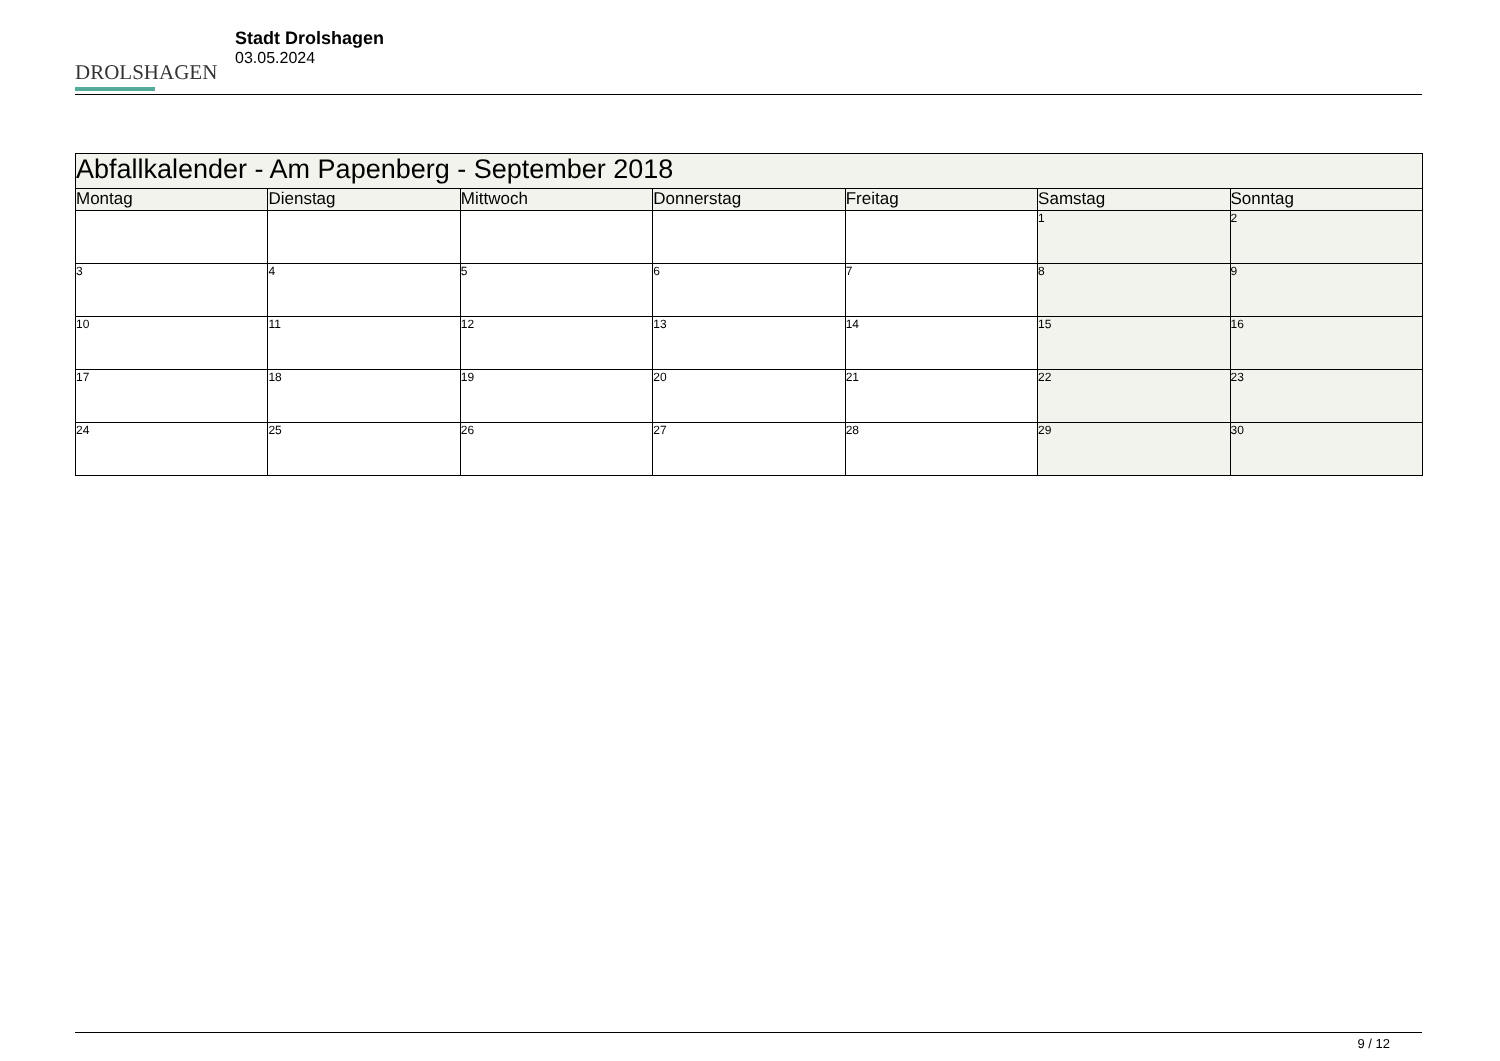DROLSHAGEN
Stadt Drolshagen
03.05.2024
| Abfallkalender - Am Papenberg - September 2018 | | | | | | |
| --- | --- | --- | --- | --- | --- | --- |
| Montag | Dienstag | Mittwoch | Donnerstag | Freitag | Samstag | Sonntag |
| | | | | | 1 | 2 |
| 3 | 4 | 5 | 6 | 7 | 8 | 9 |
| 10 | 11 | 12 | 13 | 14 | 15 | 16 |
| 17 | 18 | 19 | 20 | 21 | 22 | 23 |
| 24 | 25 | 26 | 27 | 28 | 29 | 30 |
9 / 12